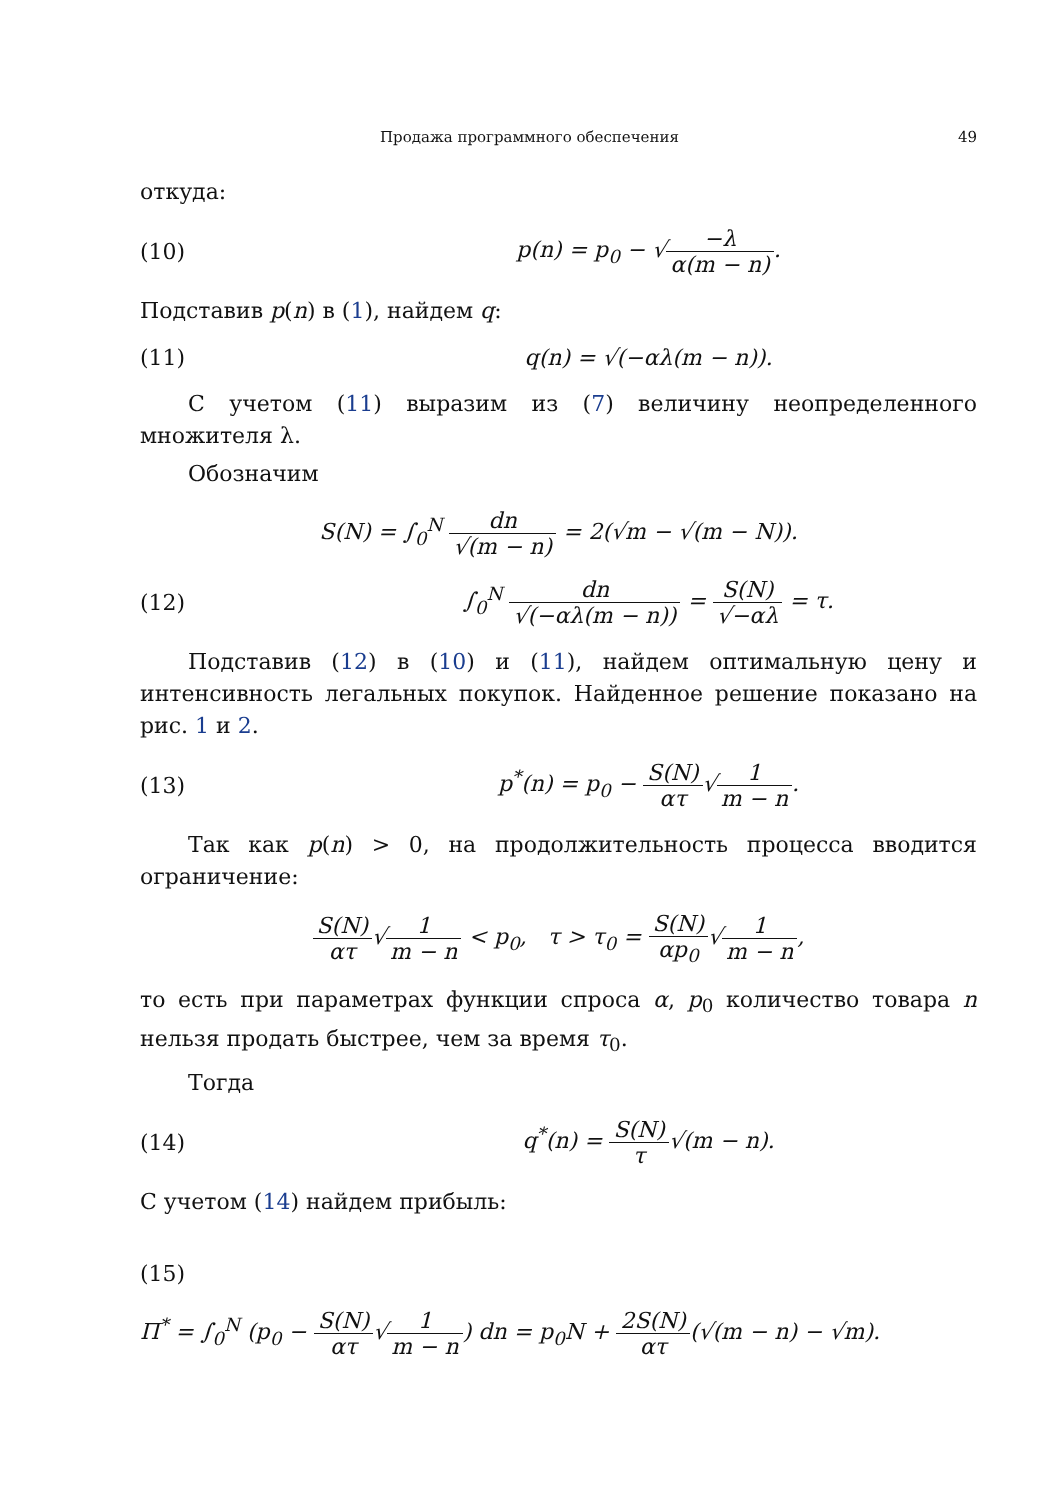Продажа программного обеспечения 49
откуда:
(10) p(n) = p<sub>0</sub> − √−λ α(m − n).
Подставив p(n) в (1), найдем q:
(11) q(n) = √(−αλ(m − n)).
С учетом (11) выразим из (7) величину неопределенного множителя λ.
Обозначим
S(N) = ∫<sub>0</sub><sup>N</sup> dn √(m − n) = 2(√m − √(m − N)).
(12) ∫<sub>0</sub><sup>N</sup> dn √(−αλ(m − n)) = S(N) √−αλ = τ.
Подставив (12) в (10) и (11), найдем оптимальную цену и интенсивность легальных покупок. Найденное решение показано на рис. 1 и 2.
(13) p<sup>*</sup>(n) = p<sub>0</sub> − S(N) ατ√1 m − n.
Так как p(n) > 0, на продолжительность процесса вводится ограничение:
S(N) ατ√1 m − n < p<sub>0</sub>, τ > τ<sub>0</sub> = S(N) αp<sub>0</sub>√1 m − n,
то есть при параметрах функции спроса α, p<sub>0</sub> количество товара n нельзя продать быстрее, чем за время τ<sub>0</sub>.
Тогда
(14) q<sup>*</sup>(n) = S(N) τ√(m − n).
С учетом (14) найдем прибыль:
(15)
Π<sup>*</sup> = ∫<sub>0</sub><sup>N</sup> (p<sub>0</sub> − S(N) ατ√1 m − n) dn = p<sub>0</sub>N + 2S(N) ατ(√(m − n) − √m).